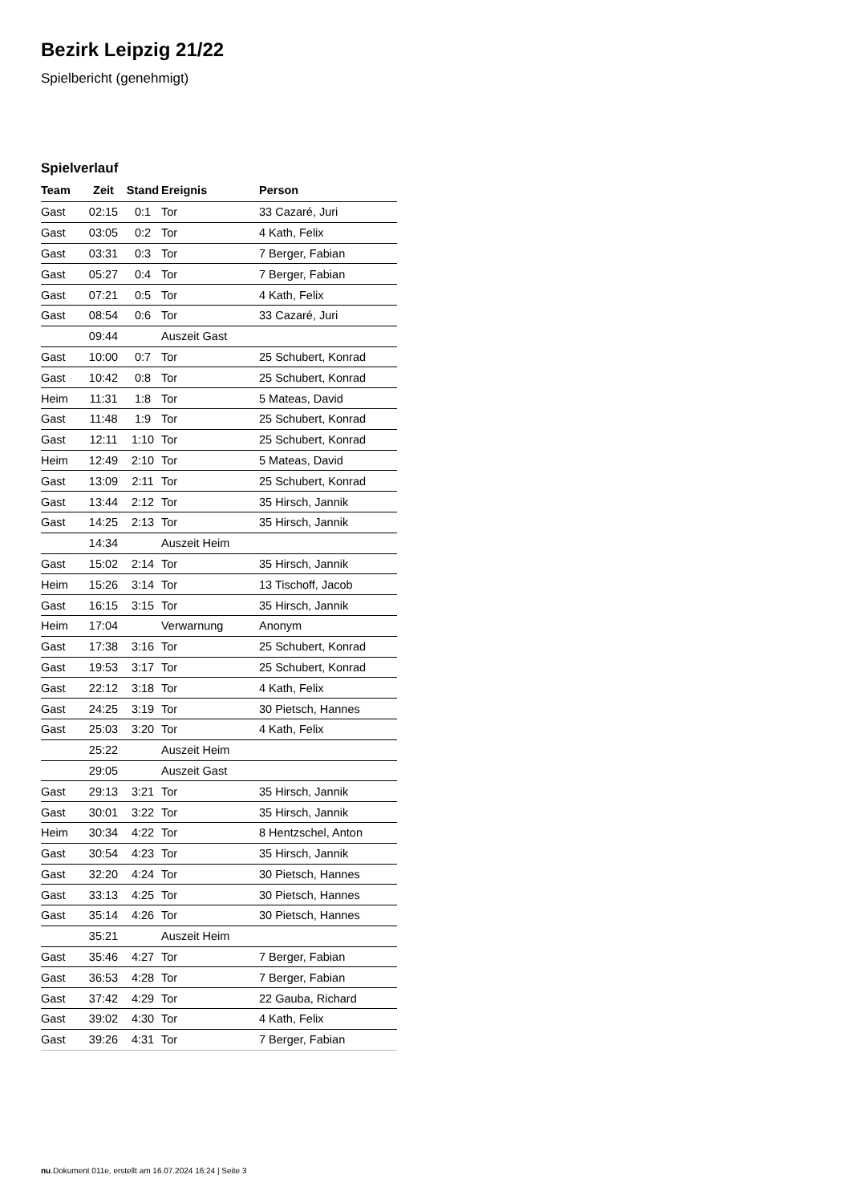Bezirk Leipzig 21/22
Spielbericht (genehmigt)
Spielverlauf
| Team | Zeit | Stand | Ereignis | Person |
| --- | --- | --- | --- | --- |
| Gast | 02:15 | 0:1 | Tor | 33 Cazaré, Juri |
| Gast | 03:05 | 0:2 | Tor | 4 Kath, Felix |
| Gast | 03:31 | 0:3 | Tor | 7 Berger, Fabian |
| Gast | 05:27 | 0:4 | Tor | 7 Berger, Fabian |
| Gast | 07:21 | 0:5 | Tor | 4 Kath, Felix |
| Gast | 08:54 | 0:6 | Tor | 33 Cazaré, Juri |
| | 09:44 | | Auszeit Gast | |
| Gast | 10:00 | 0:7 | Tor | 25 Schubert, Konrad |
| Gast | 10:42 | 0:8 | Tor | 25 Schubert, Konrad |
| Heim | 11:31 | 1:8 | Tor | 5 Mateas, David |
| Gast | 11:48 | 1:9 | Tor | 25 Schubert, Konrad |
| Gast | 12:11 | 1:10 | Tor | 25 Schubert, Konrad |
| Heim | 12:49 | 2:10 | Tor | 5 Mateas, David |
| Gast | 13:09 | 2:11 | Tor | 25 Schubert, Konrad |
| Gast | 13:44 | 2:12 | Tor | 35 Hirsch, Jannik |
| Gast | 14:25 | 2:13 | Tor | 35 Hirsch, Jannik |
| | 14:34 | | Auszeit Heim | |
| Gast | 15:02 | 2:14 | Tor | 35 Hirsch, Jannik |
| Heim | 15:26 | 3:14 | Tor | 13 Tischoff, Jacob |
| Gast | 16:15 | 3:15 | Tor | 35 Hirsch, Jannik |
| Heim | 17:04 | | Verwarnung | Anonym |
| Gast | 17:38 | 3:16 | Tor | 25 Schubert, Konrad |
| Gast | 19:53 | 3:17 | Tor | 25 Schubert, Konrad |
| Gast | 22:12 | 3:18 | Tor | 4 Kath, Felix |
| Gast | 24:25 | 3:19 | Tor | 30 Pietsch, Hannes |
| Gast | 25:03 | 3:20 | Tor | 4 Kath, Felix |
| | 25:22 | | Auszeit Heim | |
| | 29:05 | | Auszeit Gast | |
| Gast | 29:13 | 3:21 | Tor | 35 Hirsch, Jannik |
| Gast | 30:01 | 3:22 | Tor | 35 Hirsch, Jannik |
| Heim | 30:34 | 4:22 | Tor | 8 Hentzschel, Anton |
| Gast | 30:54 | 4:23 | Tor | 35 Hirsch, Jannik |
| Gast | 32:20 | 4:24 | Tor | 30 Pietsch, Hannes |
| Gast | 33:13 | 4:25 | Tor | 30 Pietsch, Hannes |
| Gast | 35:14 | 4:26 | Tor | 30 Pietsch, Hannes |
| | 35:21 | | Auszeit Heim | |
| Gast | 35:46 | 4:27 | Tor | 7 Berger, Fabian |
| Gast | 36:53 | 4:28 | Tor | 7 Berger, Fabian |
| Gast | 37:42 | 4:29 | Tor | 22 Gauba, Richard |
| Gast | 39:02 | 4:30 | Tor | 4 Kath, Felix |
| Gast | 39:26 | 4:31 | Tor | 7 Berger, Fabian |
nu.Dokument 011e, erstellt am 16.07.2024 16:24 | Seite 3